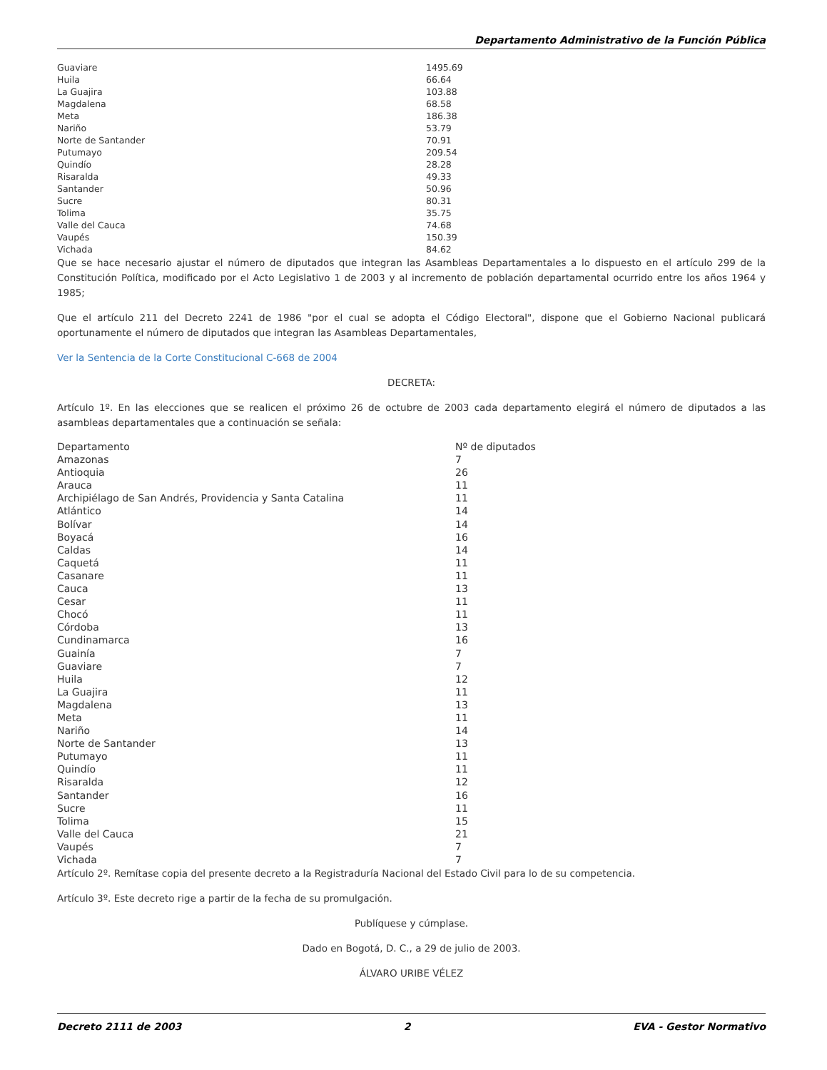Departamento Administrativo de la Función Pública
| Guaviare | 1495.69 |
| Huila | 66.64 |
| La Guajira | 103.88 |
| Magdalena | 68.58 |
| Meta | 186.38 |
| Nariño | 53.79 |
| Norte de Santander | 70.91 |
| Putumayo | 209.54 |
| Quindío | 28.28 |
| Risaralda | 49.33 |
| Santander | 50.96 |
| Sucre | 80.31 |
| Tolima | 35.75 |
| Valle del Cauca | 74.68 |
| Vaupés | 150.39 |
| Vichada | 84.62 |
Que se hace necesario ajustar el número de diputados que integran las Asambleas Departamentales a lo dispuesto en el artículo 299 de la Constitución Política, modificado por el Acto Legislativo 1 de 2003 y al incremento de población departamental ocurrido entre los años 1964 y 1985;
Que el artículo 211 del Decreto 2241 de 1986 "por el cual se adopta el Código Electoral", dispone que el Gobierno Nacional publicará oportunamente el número de diputados que integran las Asambleas Departamentales,
Ver la Sentencia de la Corte Constitucional C-668 de 2004
DECRETA:
Artículo 1º. En las elecciones que se realicen el próximo 26 de octubre de 2003 cada departamento elegirá el número de diputados a las asambleas departamentales que a continuación se señala:
| Departamento | Nº de diputados |
| Amazonas | 7 |
| Antioquia | 26 |
| Arauca | 11 |
| Archipiélago de San Andrés, Providencia y Santa Catalina | 11 |
| Atlántico | 14 |
| Bolívar | 14 |
| Boyacá | 16 |
| Caldas | 14 |
| Caquetá | 11 |
| Casanare | 11 |
| Cauca | 13 |
| Cesar | 11 |
| Chocó | 11 |
| Córdoba | 13 |
| Cundinamarca | 16 |
| Guainía | 7 |
| Guaviare | 7 |
| Huila | 12 |
| La Guajira | 11 |
| Magdalena | 13 |
| Meta | 11 |
| Nariño | 14 |
| Norte de Santander | 13 |
| Putumayo | 11 |
| Quindío | 11 |
| Risaralda | 12 |
| Santander | 16 |
| Sucre | 11 |
| Tolima | 15 |
| Valle del Cauca | 21 |
| Vaupés | 7 |
| Vichada | 7 |
Artículo 2º. Remítase copia del presente decreto a la Registraduría Nacional del Estado Civil para lo de su competencia.
Artículo 3º. Este decreto rige a partir de la fecha de su promulgación.
Publíquese y cúmplase.
Dado en Bogotá, D. C., a 29 de julio de 2003.
ÁLVARO URIBE VÉLEZ
Decreto 2111 de 2003 2 EVA - Gestor Normativo